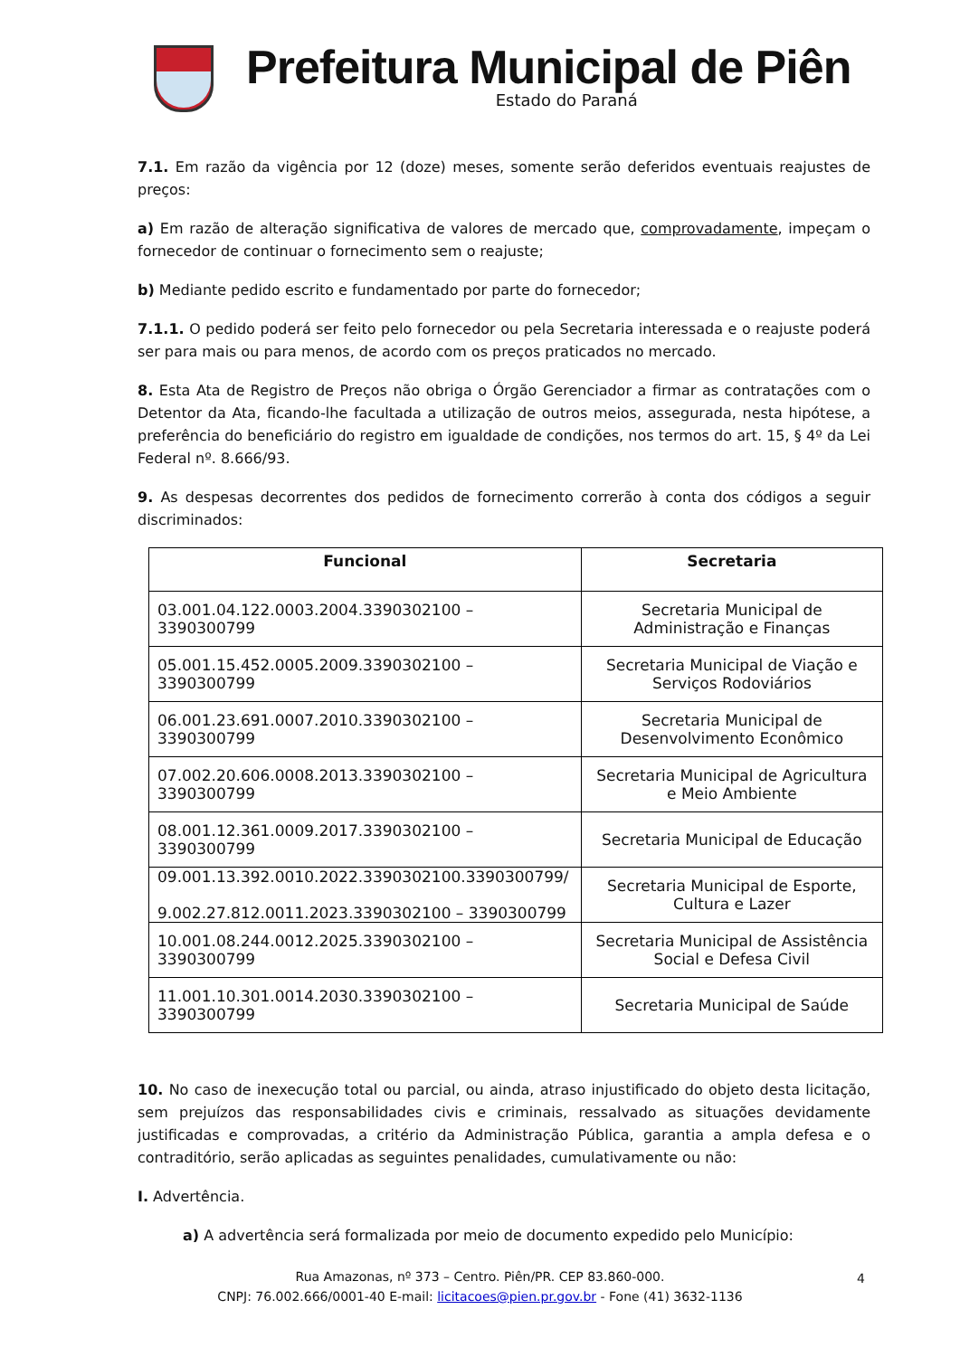Prefeitura Municipal de Piên
Estado do Paraná
7.1. Em razão da vigência por 12 (doze) meses, somente serão deferidos eventuais reajustes de preços:
a) Em razão de alteração significativa de valores de mercado que, comprovadamente, impeçam o fornecedor de continuar o fornecimento sem o reajuste;
b) Mediante pedido escrito e fundamentado por parte do fornecedor;
7.1.1. O pedido poderá ser feito pelo fornecedor ou pela Secretaria interessada e o reajuste poderá ser para mais ou para menos, de acordo com os preços praticados no mercado.
8. Esta Ata de Registro de Preços não obriga o Órgão Gerenciador a firmar as contratações com o Detentor da Ata, ficando-lhe facultada a utilização de outros meios, assegurada, nesta hipótese, a preferência do beneficiário do registro em igualdade de condições, nos termos do art. 15, § 4º da Lei Federal nº. 8.666/93.
9. As despesas decorrentes dos pedidos de fornecimento correrão à conta dos códigos a seguir discriminados:
| Funcional | Secretaria |
| --- | --- |
| 03.001.04.122.0003.2004.3390302100 – 3390300799 | Secretaria Municipal de Administração e Finanças |
| 05.001.15.452.0005.2009.3390302100 – 3390300799 | Secretaria Municipal de Viação e Serviços Rodoviários |
| 06.001.23.691.0007.2010.3390302100 – 3390300799 | Secretaria Municipal de Desenvolvimento Econômico |
| 07.002.20.606.0008.2013.3390302100 – 3390300799 | Secretaria Municipal de Agricultura e Meio Ambiente |
| 08.001.12.361.0009.2017.3390302100 – 3390300799 | Secretaria Municipal de Educação |
| 09.001.13.392.0010.2022.3390302100.3390300799/ 9.002.27.812.0011.2023.3390302100 – 3390300799 | Secretaria Municipal de Esporte, Cultura e Lazer |
| 10.001.08.244.0012.2025.3390302100 – 3390300799 | Secretaria Municipal de Assistência Social e Defesa Civil |
| 11.001.10.301.0014.2030.3390302100 – 3390300799 | Secretaria Municipal de Saúde |
10. No caso de inexecução total ou parcial, ou ainda, atraso injustificado do objeto desta licitação, sem prejuízos das responsabilidades civis e criminais, ressalvado as situações devidamente justificadas e comprovadas, a critério da Administração Pública, garantia a ampla defesa e o contraditório, serão aplicadas as seguintes penalidades, cumulativamente ou não:
I. Advertência.
a) A advertência será formalizada por meio de documento expedido pelo Município:
4 Rua Amazonas, nº 373 – Centro. Piên/PR. CEP 83.860-000.
CNPJ: 76.002.666/0001-40 E-mail: licitacoes@pien.pr.gov.br - Fone (41) 3632-1136